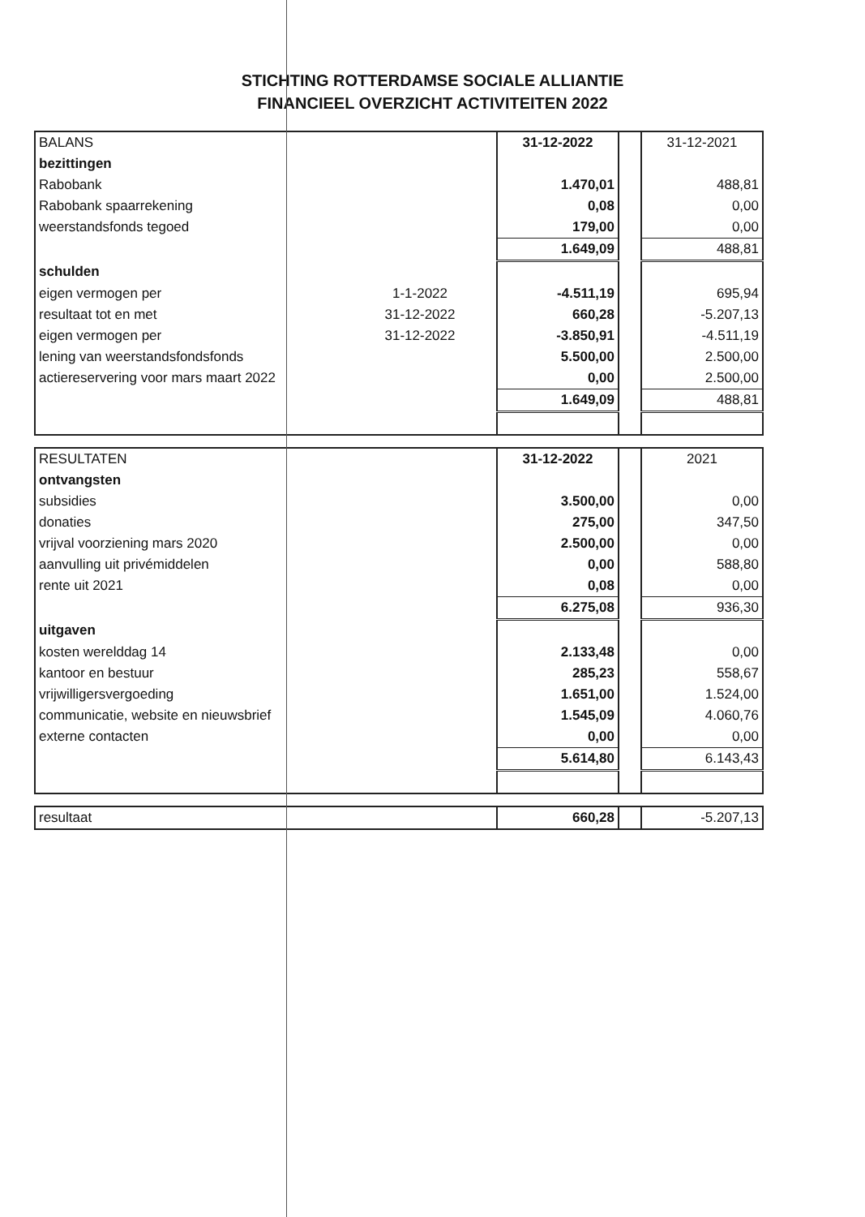STICHTING ROTTERDAMSE SOCIALE ALLIANTIE
FINANCIEEL OVERZICHT ACTIVITEITEN 2022
| BALANS | | 31-12-2022 | | 31-12-2021 |
| bezittingen | | | | |
| Rabobank | | 1.470,01 | | 488,81 |
| Rabobank spaarrekening | | 0,08 | | 0,00 |
| weerstandsfonds tegoed | | 179,00 | | 0,00 |
| | | 1.649,09 | | 488,81 |
| schulden | | | | |
| eigen vermogen per | 1-1-2022 | -4.511,19 | | 695,94 |
| resultaat tot en met | 31-12-2022 | 660,28 | | -5.207,13 |
| eigen vermogen per | 31-12-2022 | -3.850,91 | | -4.511,19 |
| lening van weerstandsfondsfonds | | 5.500,00 | | 2.500,00 |
| actiereservering voor mars maart 2022 | | 0,00 | | 2.500,00 |
| | | 1.649,09 | | 488,81 |
| RESULTATEN | | 31-12-2022 | | 2021 |
| ontvangsten | | | | |
| subsidies | | 3.500,00 | | 0,00 |
| donaties | | 275,00 | | 347,50 |
| vrijval voorziening mars 2020 | | 2.500,00 | | 0,00 |
| aanvulling uit privémiddelen | | 0,00 | | 588,80 |
| rente uit 2021 | | 0,08 | | 0,00 |
| | | 6.275,08 | | 936,30 |
| uitgaven | | | | |
| kosten werelddag 14 | | 2.133,48 | | 0,00 |
| kantoor en bestuur | | 285,23 | | 558,67 |
| vrijwilligersvergoeding | | 1.651,00 | | 1.524,00 |
| communicatie, website en nieuwsbrief | | 1.545,09 | | 4.060,76 |
| externe contacten | | 0,00 | | 0,00 |
| | | 5.614,80 | | 6.143,43 |
| resultaat | | 660,28 | | -5.207,13 |